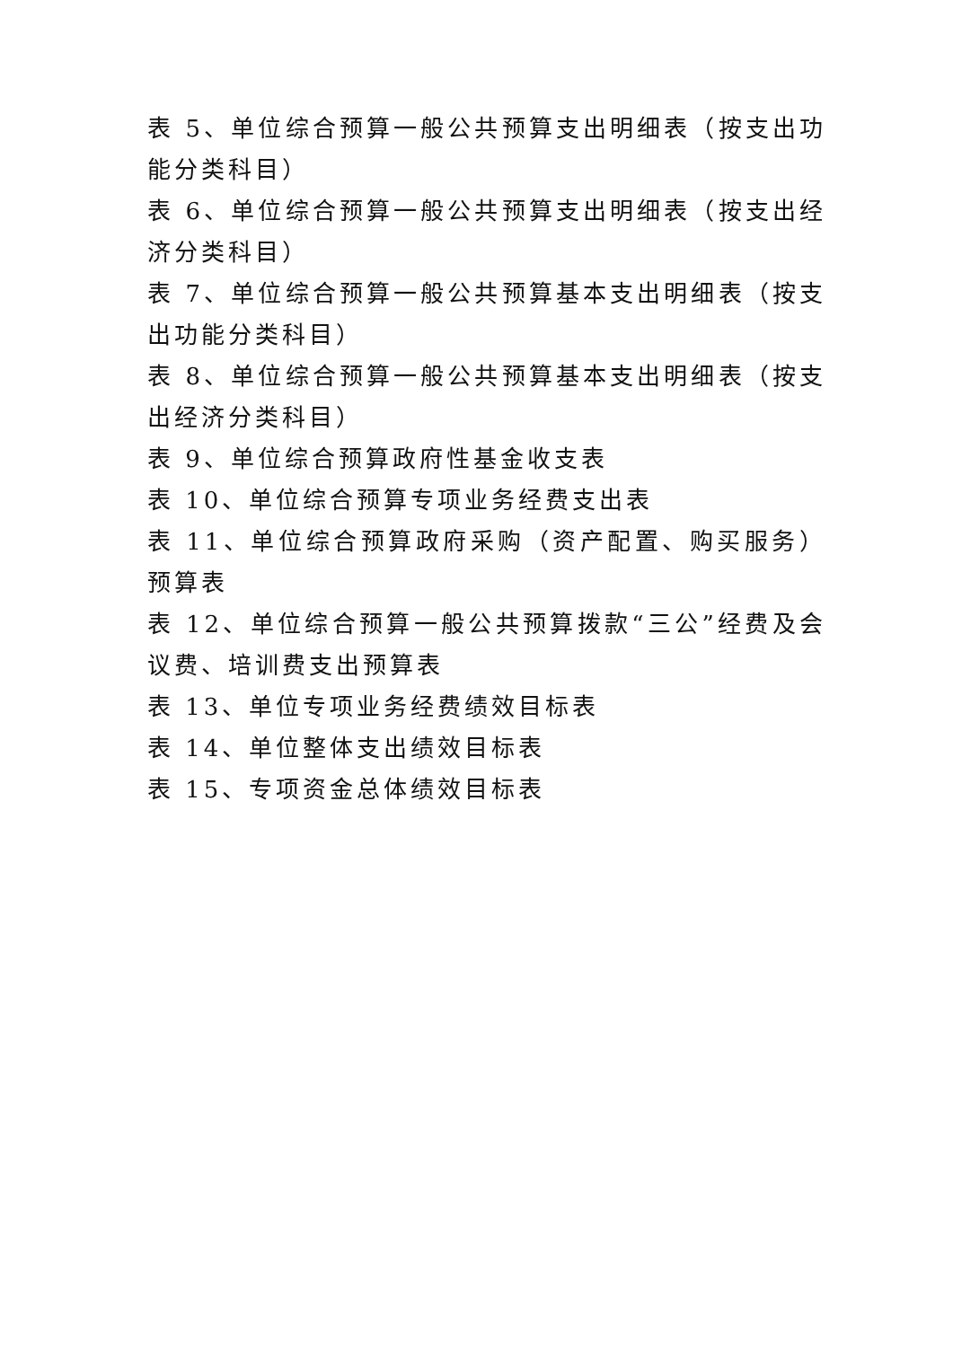表 5、单位综合预算一般公共预算支出明细表（按支出功能分类科目）
表 6、单位综合预算一般公共预算支出明细表（按支出经济分类科目）
表 7、单位综合预算一般公共预算基本支出明细表（按支出功能分类科目）
表 8、单位综合预算一般公共预算基本支出明细表（按支出经济分类科目）
表 9、单位综合预算政府性基金收支表
表 10、单位综合预算专项业务经费支出表
表 11、单位综合预算政府采购（资产配置、购买服务）预算表
表 12、单位综合预算一般公共预算拨款“三公”经费及会议费、培训费支出预算表
表 13、单位专项业务经费绩效目标表
表 14、单位整体支出绩效目标表
表 15、专项资金总体绩效目标表